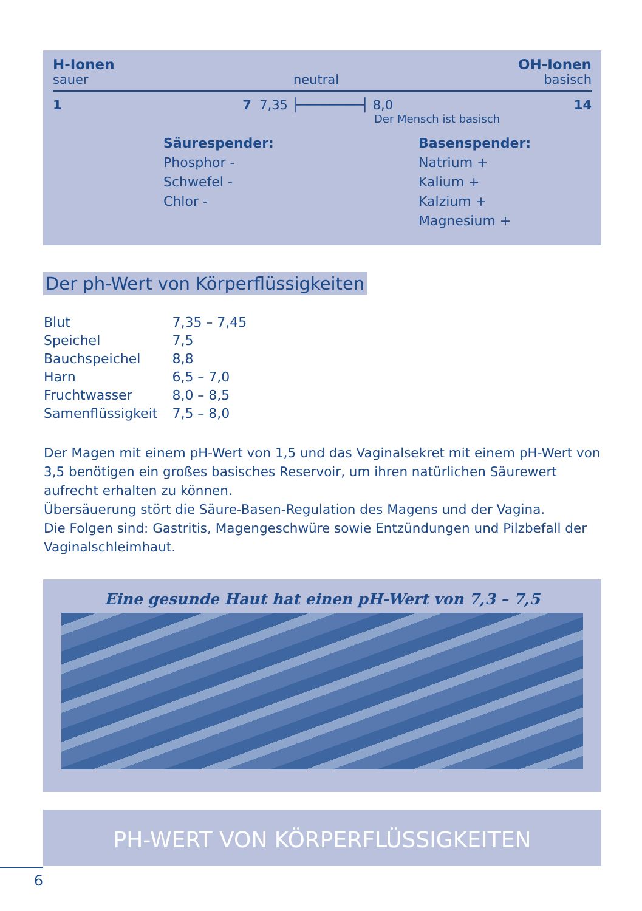H-Ionen OH-Ionen
sauer neutral basisch
1 7 7,35 ├────────┤ 8,0 14
Der Mensch ist basisch
Säurespender:
Phosphor -
Schwefel -
Chlor -
Basenspender:
Natrium +
Kalium +
Kalzium +
Magnesium +
Der ph-Wert von Körperflüssigkeiten
| Blut | 7,35 – 7,45 |
| Speichel | 7,5 |
| Bauchspeichel | 8,8 |
| Harn | 6,5 – 7,0 |
| Fruchtwasser | 8,0 – 8,5 |
| Samenflüssigkeit | 7,5 – 8,0 |
Der Magen mit einem pH-Wert von 1,5 und das Vaginalsekret mit einem pH-Wert von 3,5 benötigen ein großes basisches Reservoir, um ihren natürlichen Säurewert aufrecht erhalten zu können.
Übersäuerung stört die Säure-Basen-Regulation des Magens und der Vagina.
Die Folgen sind: Gastritis, Magengeschwüre sowie Entzündungen und Pilzbefall der Vaginalschleimhaut.
Eine gesunde Haut hat einen pH-Wert von 7,3 – 7,5
PH-WERT VON KÖRPERFLÜSSIGKEITEN
6